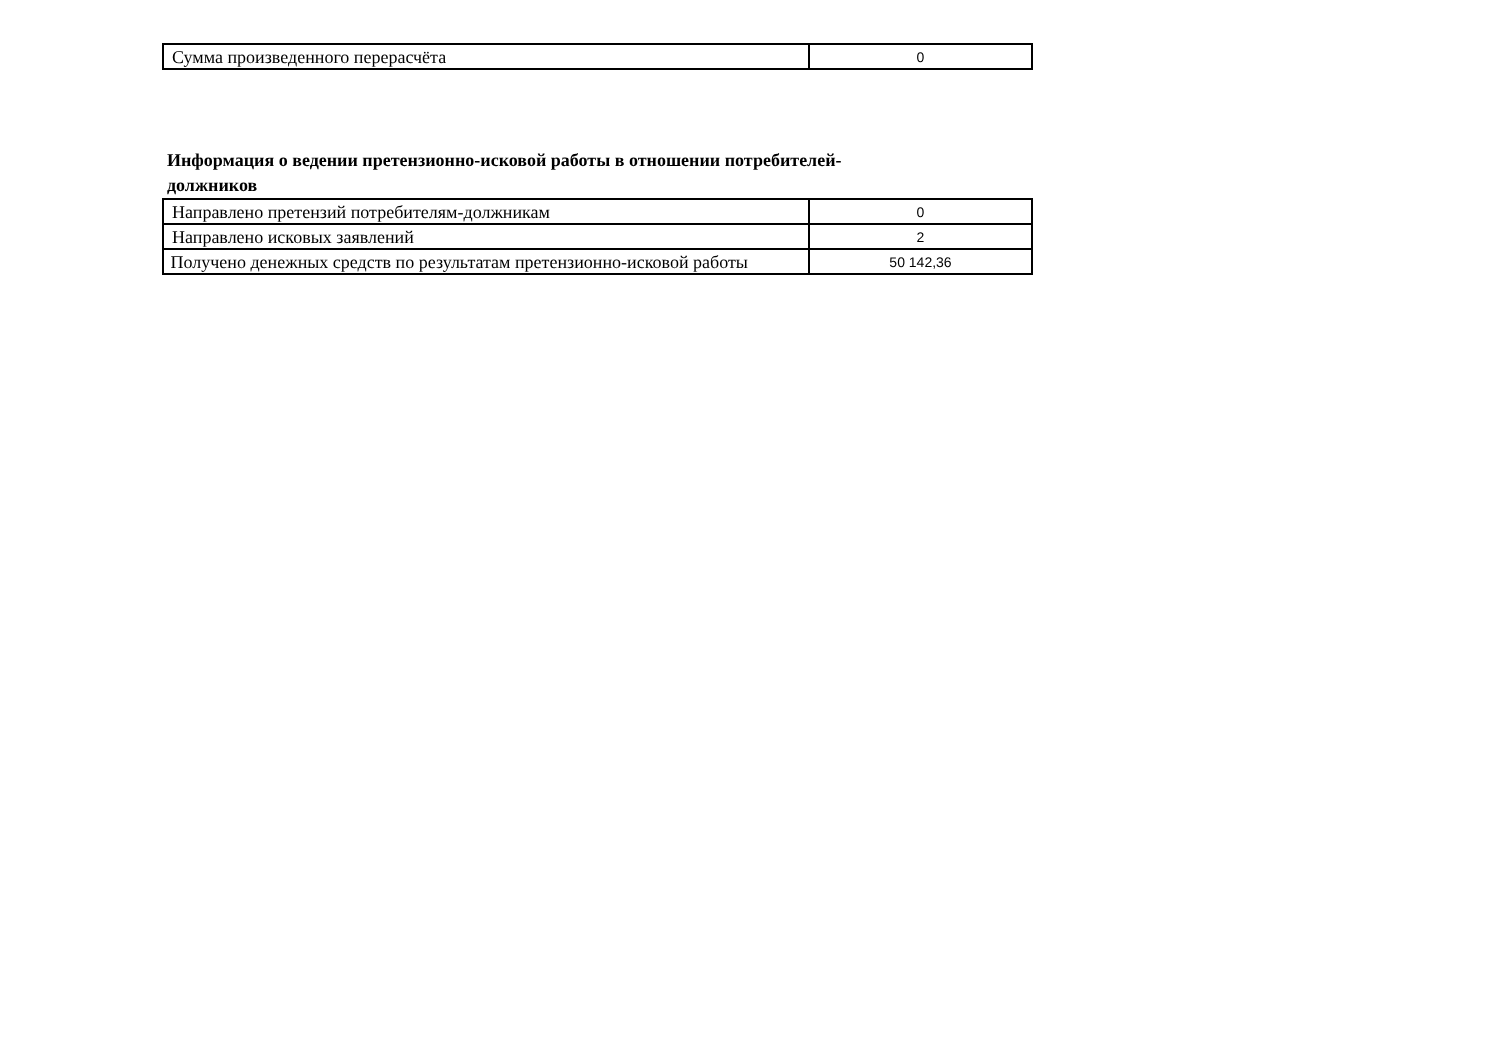| Сумма произведенного перерасчёта | 0 |
Информация о ведении претензионно-исковой работы в отношении потребителей-должников
| Направлено претензий потребителям-должникам | 0 |
| Направлено исковых заявлений | 2 |
| Получено денежных средств по результатам претензионно-исковой работы | 50 142,36 |